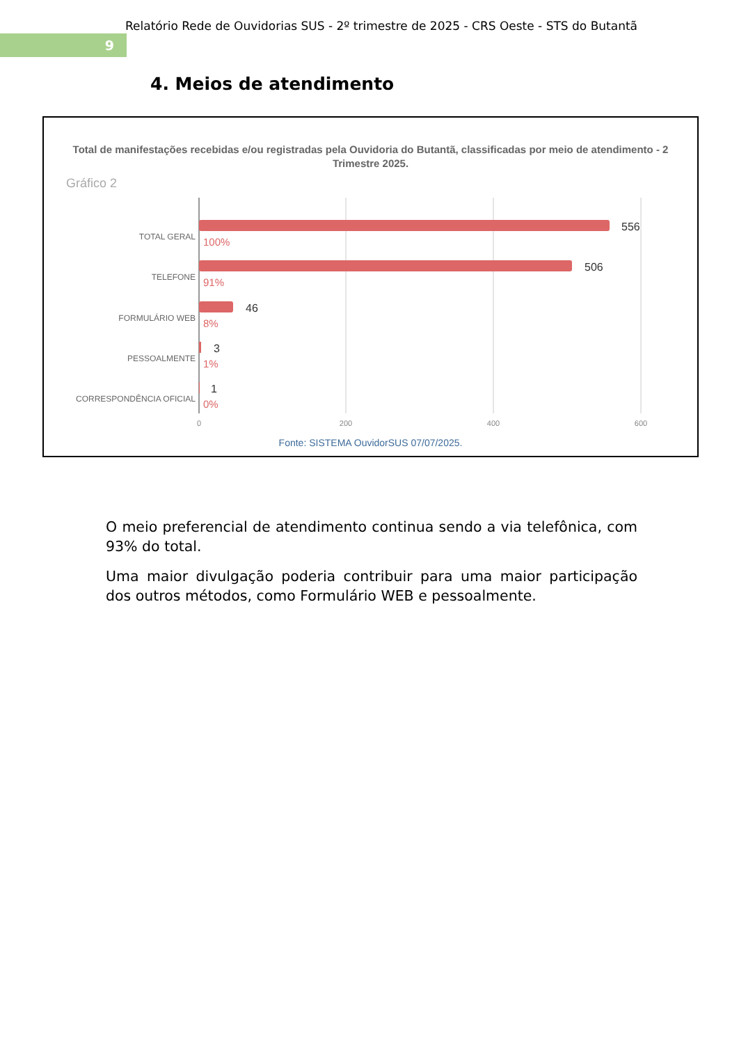Relatório Rede de Ouvidorias SUS - 2º trimestre de 2025 - CRS Oeste - STS do Butantã
9
4. Meios de atendimento
Total de manifestações recebidas e/ou registradas pela Ouvidoria do Butantã, classificadas por meio de atendimento - 2 Trimestre 2025.
Gráfico 2
TOTAL GERAL
TELEFONE
FORMULÁRIO WEB
PESSOALMENTE
CORRESPONDÊNCIA OFICIAL
556
506
46
3
1
100%
91%
8%
1%
0%
0
200
400
600
Fonte: SISTEMA OuvidorSUS 07/07/2025.
O meio preferencial de atendimento continua sendo a via telefônica, com 93% do total.
Uma maior divulgação poderia contribuir para uma maior participação dos outros métodos, como Formulário WEB e pessoalmente.